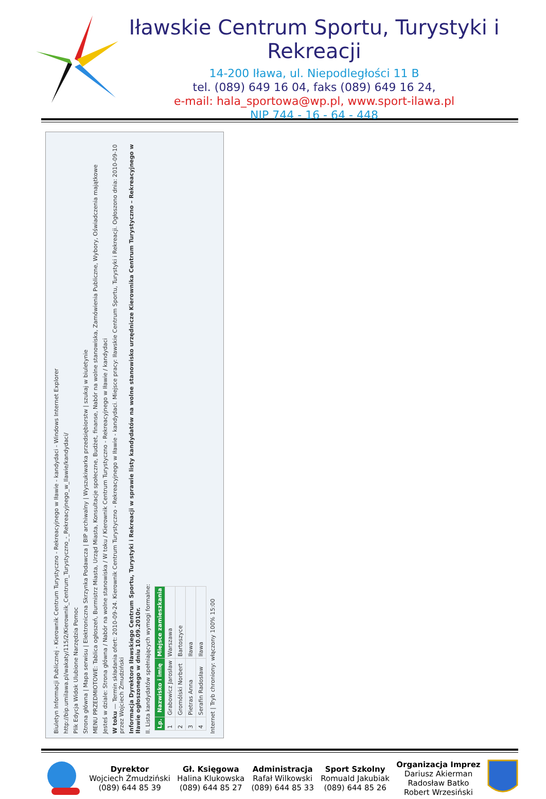Iławskie Centrum Sportu, Turystyki i Rekreacji
14-200 Iława, ul. Niepodległości 11 B
tel. (089) 649 16 04, faks (089) 649 16 24,
e-mail: hala_sportowa@wp.pl, www.sport-ilawa.pl
NIP 744 - 16 - 64 - 448
Biuletyn Informacji Publicznej - Kierownik Centrum Turystyczno - Rekreacyjnego w Iławie - kandydaci - Windows Internet Explorer
http://bip.umilawa.pl/wakaty/115/2/Kierownik_Centrum_Turystyczno_-_Rekreacyjnego_w_Ilawie/kandydaci/
Plik Edycja Widok Ulubione Narzędzia Pomoc
Strona główna | Mapa serwisu | Elektroniczna Skrzynka Podawcza | BIP archiwalny | Wyszukiwarka przedsiębiorstw | szukaj w biuletynie
MENU PRZEDMIOTOWE: Tablica ogłoszeń, Burmistrz Miasta, Urząd Miasta, Konsultacje społeczne, Budżet, finanse, Nabór na wolne stanowiska, Zamówienia Publiczne, Wybory, Oświadczenia majątkowe
Jesteś w dziale: Strona główna / Nabór na wolne stanowiska / W toku / Kierownik Centrum Turystyczno - Rekreacyjnego w Iławie / kandydaci
W toku — Termin składania ofert: 2010-09-24. Kierownik Centrum Turystyczno - Rekreacyjnego w Iławie - kandydaci. Miejsce pracy: Iławskie Centrum Sportu, Turystyki i Rekreacji. Ogłoszono dnia: 2010-09-10 przez Wojciech Żmudziński
Informacja Dyrektora Iławskiego Centrum Sportu, Turystyki i Rekreacji w sprawie listy kandydatów na wolne stanowisko urzędnicze Kierownika Centrum Turystyczno – Rekreacyjnego w Iławie ogłoszonego w dniu 10.09.2010r.
II. Lista kandydatów spełniających wymogi formalne:
| Lp. | Nazwisko i imię | Miejsce zamieszkania |
| --- | --- | --- |
| 1 | Grabowicz Jarosław | Warszawa |
| 2 | Gromólski Norbert | Bartoszyce |
| 3 | Pietras Anna | Iława |
| 4 | Serafin Radosław | Iława |
Internet | Tryb chroniony: włączony 100% 15:00
Dyrektor
Wojciech Żmudziński
(089) 644 85 39
Gł. Księgowa
Halina Klukowska
(089) 644 85 27
Administracja
Rafał Wilkowski
(089) 644 85 33
Sport Szkolny
Romuald Jakubiak
(089) 644 85 26
Organizacja Imprez
Dariusz Akierman
Radosław Batko
Robert Wrzesiński